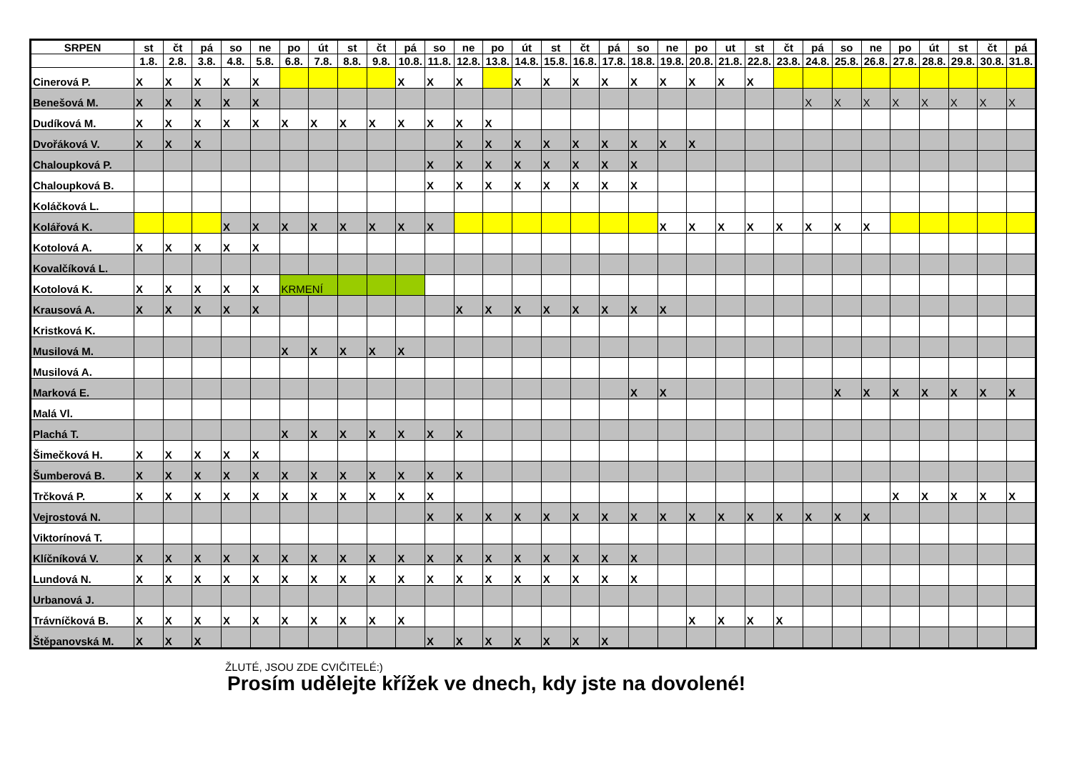| SRPEN | st | čt | pá | so | ne | po | út | st | čt | pá | so | ne | po | út | st | čt | pá | so | ne | po | ut | st | čt | pá | so | ne | po | út | st | čt | pá |
| --- | --- | --- | --- | --- | --- | --- | --- | --- | --- | --- | --- | --- | --- | --- | --- | --- | --- | --- | --- | --- | --- | --- | --- | --- | --- | --- | --- | --- | --- | --- | --- |
| | 1.8. | 2.8. | 3.8. | 4.8. | 5.8. | 6.8. | 7.8. | 8.8. | 9.8. | 10.8. | 11.8. | 12.8. | 13.8. | 14.8. | 15.8. | 16.8. | 17.8. | 18.8. | 19.8. | 20.8. | 21.8. | 22.8. | 23.8. | 24.8. | 25.8. | 26.8. | 27.8. | 28.8. | 29.8. | 30.8. | 31.8. |
| Cinerová P. | X | X | X | X | X | | | | | X | X | X | | X | X | X | X | X | X | X | X | X | | | | | | | | | |
| Benešová M. | X | X | X | X | X | | | | | | | | | | | | | | | | | | | X | X | X | X | X | X | X | X |
| Dudíková M. | X | X | X | X | X | X | X | X | X | X | X | X | X | | | | | | | | | | | | | | | | | | |
| Dvořáková V. | X | X | X | | | | | | | | | X | X | X | X | X | X | X | X | X | | | | | | | | | | | |
| Chaloupková P. | | | | | | | | | | | X | X | X | X | X | X | X | X | | | | | | | | | | | | | |
| Chaloupková B. | | | | | | | | | | | X | X | X | X | X | X | X | X | | | | | | | | | | | | | |
| Koláčková L. | | | | | | | | | | | | | | | | | | | | | | | | | | | | | | | |
| Kolářová K. | | | | X | X | X | X | X | X | X | X | | | | | | | | X | X | X | X | X | X | X | X | | | | | |
| Kotolová A. | X | X | X | X | X | | | | | | | | | | | | | | | | | | | | | | | | | | |
| Kovalčíková L. | | | | | | | | | | | | | | | | | | | | | | | | | | | | | | | |
| Kotolová K. | X | X | X | X | X | KRMENÍ | | | | | | | | | | | | | | | | | | | | | | | | | |
| Krausová A. | X | X | X | X | X | | | | | | | X | X | X | X | X | X | X | X | | | | | | | | | | | | |
| Kristková K. | | | | | | | | | | | | | | | | | | | | | | | | | | | | | | | |
| Musilová M. | | | | | | X | X | X | X | X | | | | | | | | | | | | | | | | | | | | | |
| Musilová A. | | | | | | | | | | | | | | | | | | | | | | | | | | | | | | | |
| Marková E. | | | | | | | | | | | | | | | | | | X | X | | | | | | X | X | X | X | X | X | X |
| Malá Vl. | | | | | | | | | | | | | | | | | | | | | | | | | | | | | | | |
| Plachá T. | | | | | | X | X | X | X | X | X | X | | | | | | | | | | | | | | | | | | | |
| Šimečková H. | X | X | X | X | X | | | | | | | | | | | | | | | | | | | | | | | | | | |
| Šumberová B. | X | X | X | X | X | X | X | X | X | X | X | X | | | | | | | | | | | | | | | | | | | |
| Trčková P. | X | X | X | X | X | X | X | X | X | X | X | | | | | | | | | | | | | | | | X | X | X | X | X |
| Vejrostová N. | | | | | | | | | | | X | X | X | X | X | X | X | X | X | X | X | X | X | X | X | X | | | | | |
| Viktorínová T. | | | | | | | | | | | | | | | | | | | | | | | | | | | | | | | |
| Klíčníková V. | X | X | X | X | X | X | X | X | X | X | X | X | X | X | X | X | X | X | | | | | | | | | | | | | |
| Lundová N. | X | X | X | X | X | X | X | X | X | X | X | X | X | X | X | X | X | X | | | | | | | | | | | | | |
| Urbanová J. | | | | | | | | | | | | | | | | | | | | | | | | | | | | | | | |
| Trávníčková B. | X | X | X | X | X | X | X | X | X | X | | | | | | | | | | X | X | X | X | | | | | | | | |
| Štěpanovská M. | X | X | X | | | | | | | | X | X | X | X | X | X | X | | | | | | | | | | | | | | |
ŽLUTÉ, JSOU ZDE CVIČITELÉ:)
Prosím udělejte křížek ve dnech, kdy jste na dovolené!